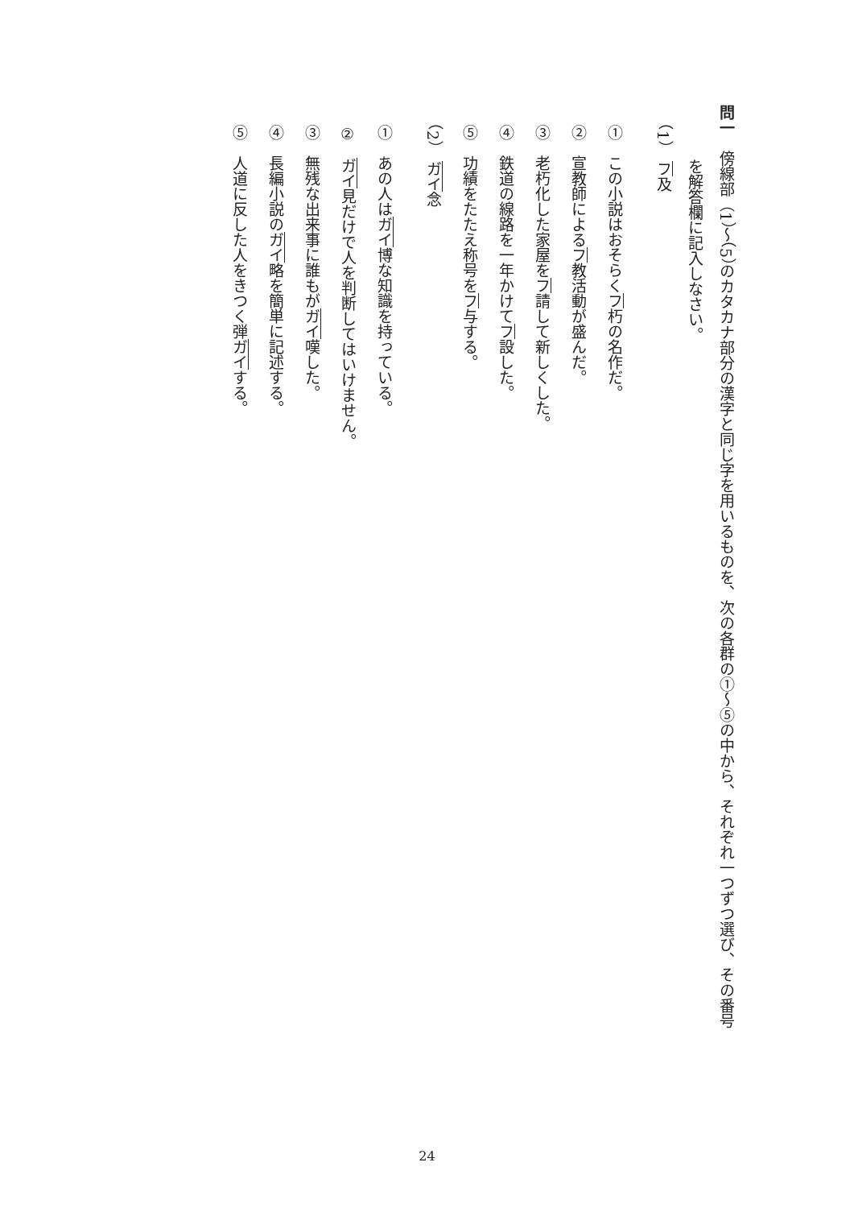問一　傍線部（1）～（5）のカタカナ部分の漢字と同じ字を用いるものを、次の各群の①～⑤の中から、それぞれ一つずつ選び、その番号
を解答欄に記入しなさい。
（1）　フ及
①　この小説はおそらくフ朽の名作だ。
②　宣教師によるフ教活動が盛んだ。
③　老朽化した家屋をフ請して新しくした。
④　鉄道の線路を一年かけてフ設した。
⑤　功績をたたえ称号をフ与する。
（2）　ガイ念
①　あの人はガイ博な知識を持っている。
②　ガイ見だけで人を判断してはいけません。
③　無残な出来事に誰もがガイ嘆した。
④　長編小説のガイ略を簡単に記述する。
⑤　人道に反した人をきつく弾ガイする。
24